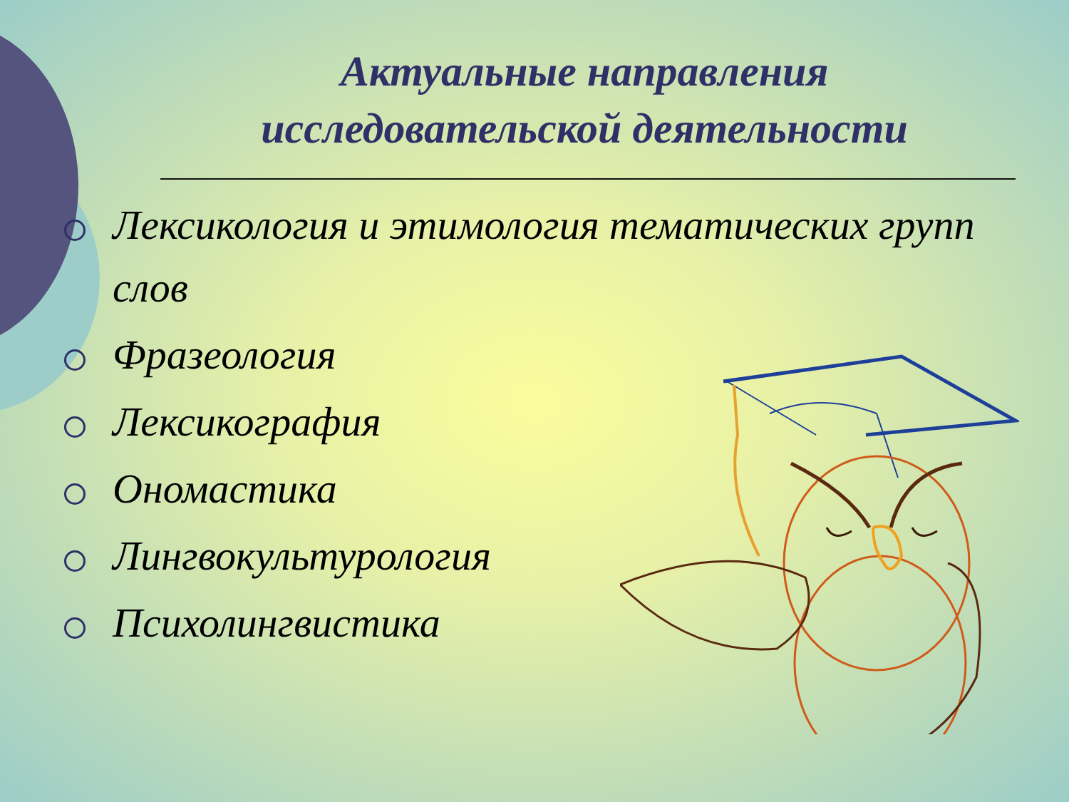Актуальные направления исследовательской деятельности
Лексикология и этимология тематических групп слов
Фразеология
Лексикография
Ономастика
Лингвокультурология
Психолингвистика